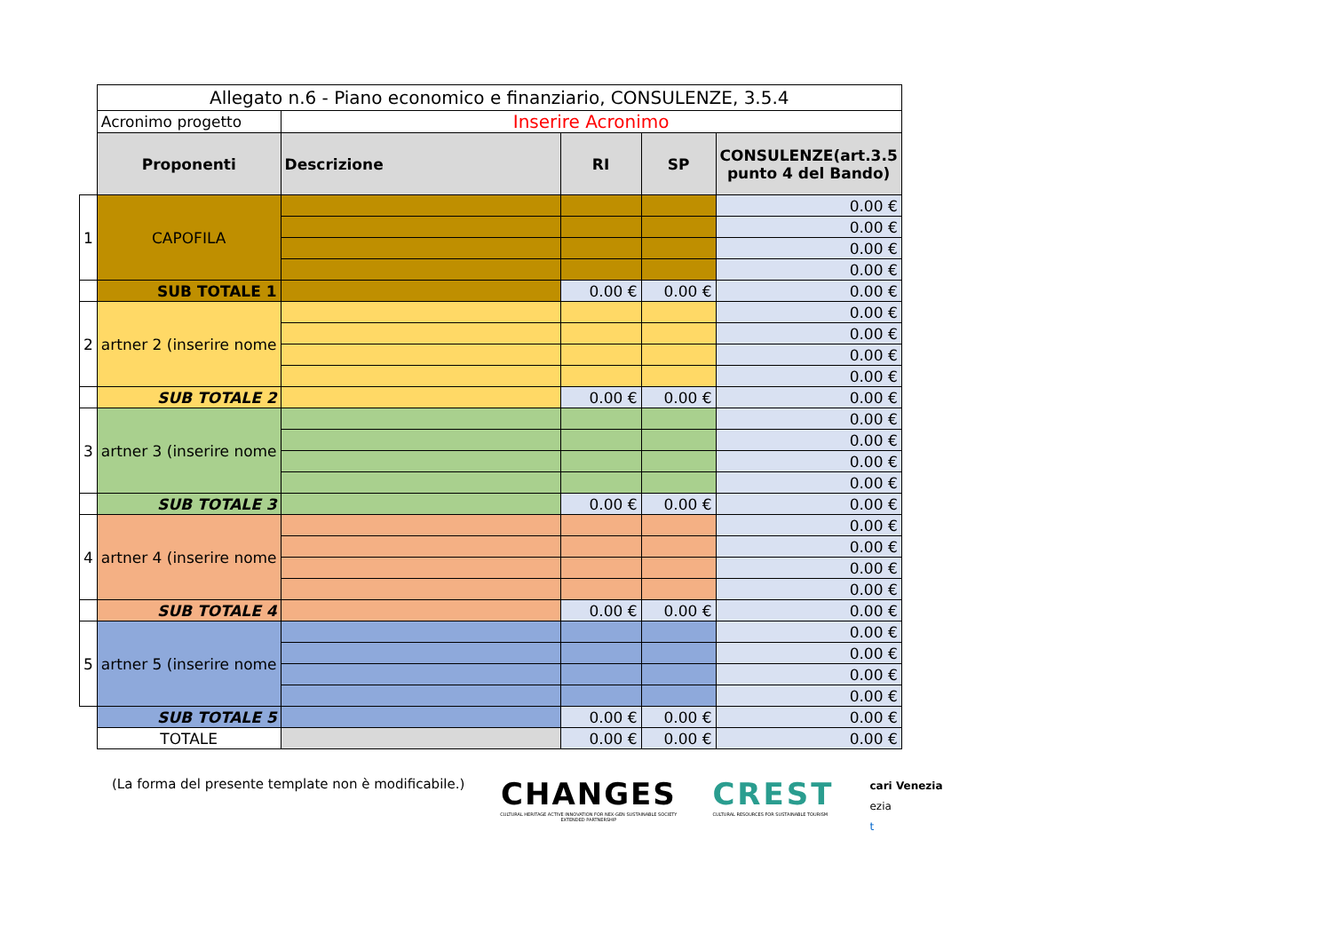| | Allegato n.6 - Piano economico e finanziario, CONSULENZE, 3.5.4 | | | | |
| | Acronimo progetto | Inserire Acronimo | | | |
| | Proponenti | Descrizione | RI | SP | CONSULENZE(art.3.5 punto 4 del Bando) |
| 1 | CAPOFILA | | | | 0.00 € |
| | | | | | 0.00 € |
| | | | | | 0.00 € |
| | | | | | 0.00 € |
| | SUB TOTALE 1 | | 0.00 € | 0.00 € | 0.00 € |
| 2 | artner 2 (inserire nome | | | | 0.00 € |
| | | | | | 0.00 € |
| | | | | | 0.00 € |
| | | | | | 0.00 € |
| | SUB TOTALE 2 | | 0.00 € | 0.00 € | 0.00 € |
| 3 | artner 3 (inserire nome | | | | 0.00 € |
| | | | | | 0.00 € |
| | | | | | 0.00 € |
| | | | | | 0.00 € |
| | SUB TOTALE 3 | | 0.00 € | 0.00 € | 0.00 € |
| 4 | artner 4 (inserire nome | | | | 0.00 € |
| | | | | | 0.00 € |
| | | | | | 0.00 € |
| | | | | | 0.00 € |
| | SUB TOTALE 4 | | 0.00 € | 0.00 € | 0.00 € |
| 5 | artner 5 (inserire nome | | | | 0.00 € |
| | | | | | 0.00 € |
| | | | | | 0.00 € |
| | | | | | 0.00 € |
| | SUB TOTALE 5 | | 0.00 € | 0.00 € | 0.00 € |
| | TOTALE | | 0.00 € | 0.00 € | 0.00 € |
(La forma del presente template non è modificabile.)
CHANGES
CULTURAL HERITAGE ACTIVE INNOVATION FOR NEX-GEN SUSTAINABLE SOCIETY
EXTENDED PARTNERSHIP
CREST
CULTURAL RESOURCES FOR SUSTAINABLE TOURISM
cari Venezia
ezia
t